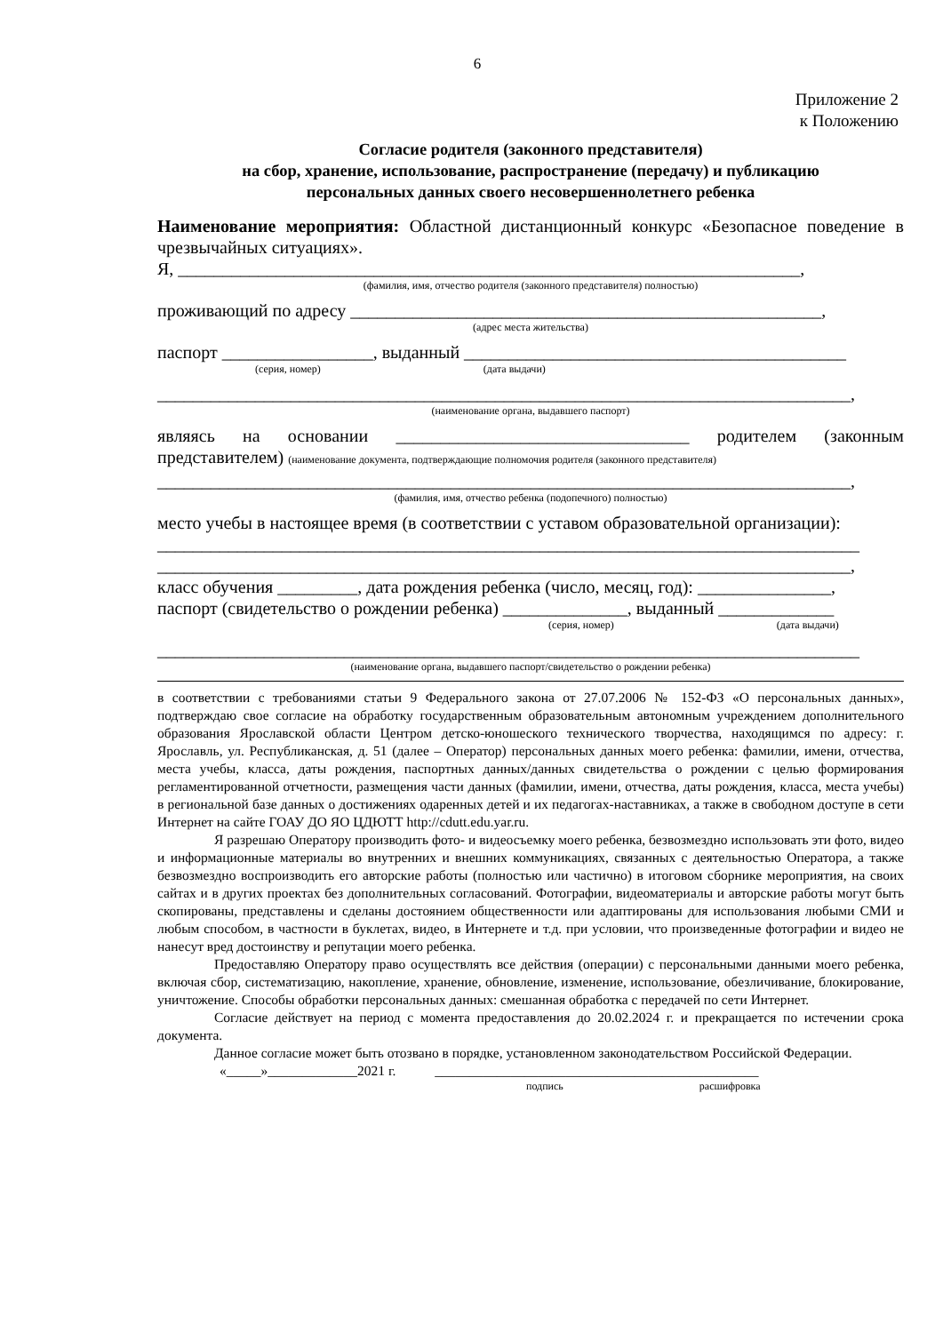6
Приложение 2
к Положению
Согласие родителя (законного представителя)
на сбор, хранение, использование, распространение (передачу) и публикацию
персональных данных своего несовершеннолетнего ребенка
Наименование мероприятия: Областной дистанционный конкурс «Безопасное поведение в чрезвычайных ситуациях».
Я, ______________________________________________________________________,
(фамилия, имя, отчество родителя (законного представителя) полностью)
проживающий по адресу _____________________________________________________,
(адрес места жительства)
паспорт _________________, выданный ___________________________________________
(серия, номер) (дата выдачи)
______________________________________________________________________________,
(наименование органа, выдавшего паспорт)
являясь на основании _________________________________ родителем (законным представителем) (наименование документа, подтверждающие полномочия родителя (законного представителя)
______________________________________________________________________________,
(фамилия, имя, отчество ребенка (подопечного) полностью)
место учебы в настоящее время (в соответствии с уставом образовательной организации):
_______________________________________________________________________________
______________________________________________________________________________,
класс обучения _________, дата рождения ребенка (число, месяц, год): _______________,
паспорт (свидетельство о рождении ребенка) ______________, выданный _____________
(серия, номер) (дата выдачи)
_______________________________________________________________________________
(наименование органа, выдавшего паспорт/свидетельство о рождении ребенка)
в соответствии с требованиями статьи 9 Федерального закона от 27.07.2006 № 152-ФЗ «О персональных данных», подтверждаю свое согласие на обработку государственным образовательным автономным учреждением дополнительного образования Ярославской области Центром детско-юношеского технического творчества, находящимся по адресу: г. Ярославль, ул. Республиканская, д. 51 (далее – Оператор) персональных данных моего ребенка: фамилии, имени, отчества, места учебы, класса, даты рождения, паспортных данных/данных свидетельства о рождении с целью формирования регламентированной отчетности, размещения части данных (фамилии, имени, отчества, даты рождения, класса, места учебы) в региональной базе данных о достижениях одаренных детей и их педагогах-наставниках, а также в свободном доступе в сети Интернет на сайте ГОАУ ДО ЯО ЦДЮТТ http://cdutt.edu.yar.ru.
Я разрешаю Оператору производить фото- и видеосъемку моего ребенка, безвозмездно использовать эти фото, видео и информационные материалы во внутренних и внешних коммуникациях, связанных с деятельностью Оператора, а также безвозмездно воспроизводить его авторские работы (полностью или частично) в итоговом сборнике мероприятия, на своих сайтах и в других проектах без дополнительных согласований. Фотографии, видеоматериалы и авторские работы могут быть скопированы, представлены и сделаны достоянием общественности или адаптированы для использования любыми СМИ и любым способом, в частности в буклетах, видео, в Интернете и т.д. при условии, что произведенные фотографии и видео не нанесут вред достоинству и репутации моего ребенка.
Предоставляю Оператору право осуществлять все действия (операции) с персональными данными моего ребенка, включая сбор, систематизацию, накопление, хранение, обновление, изменение, использование, обезличивание, блокирование, уничтожение. Способы обработки персональных данных: смешанная обработка с передачей по сети Интернет.
Согласие действует на период с момента предоставления до 20.02.2024 г. и прекращается по истечении срока документа.
Данное согласие может быть отозвано в порядке, установленном законодательством Российской Федерации.
«_____»_____________2021 г. _______________________________________________
подпись расшифровка